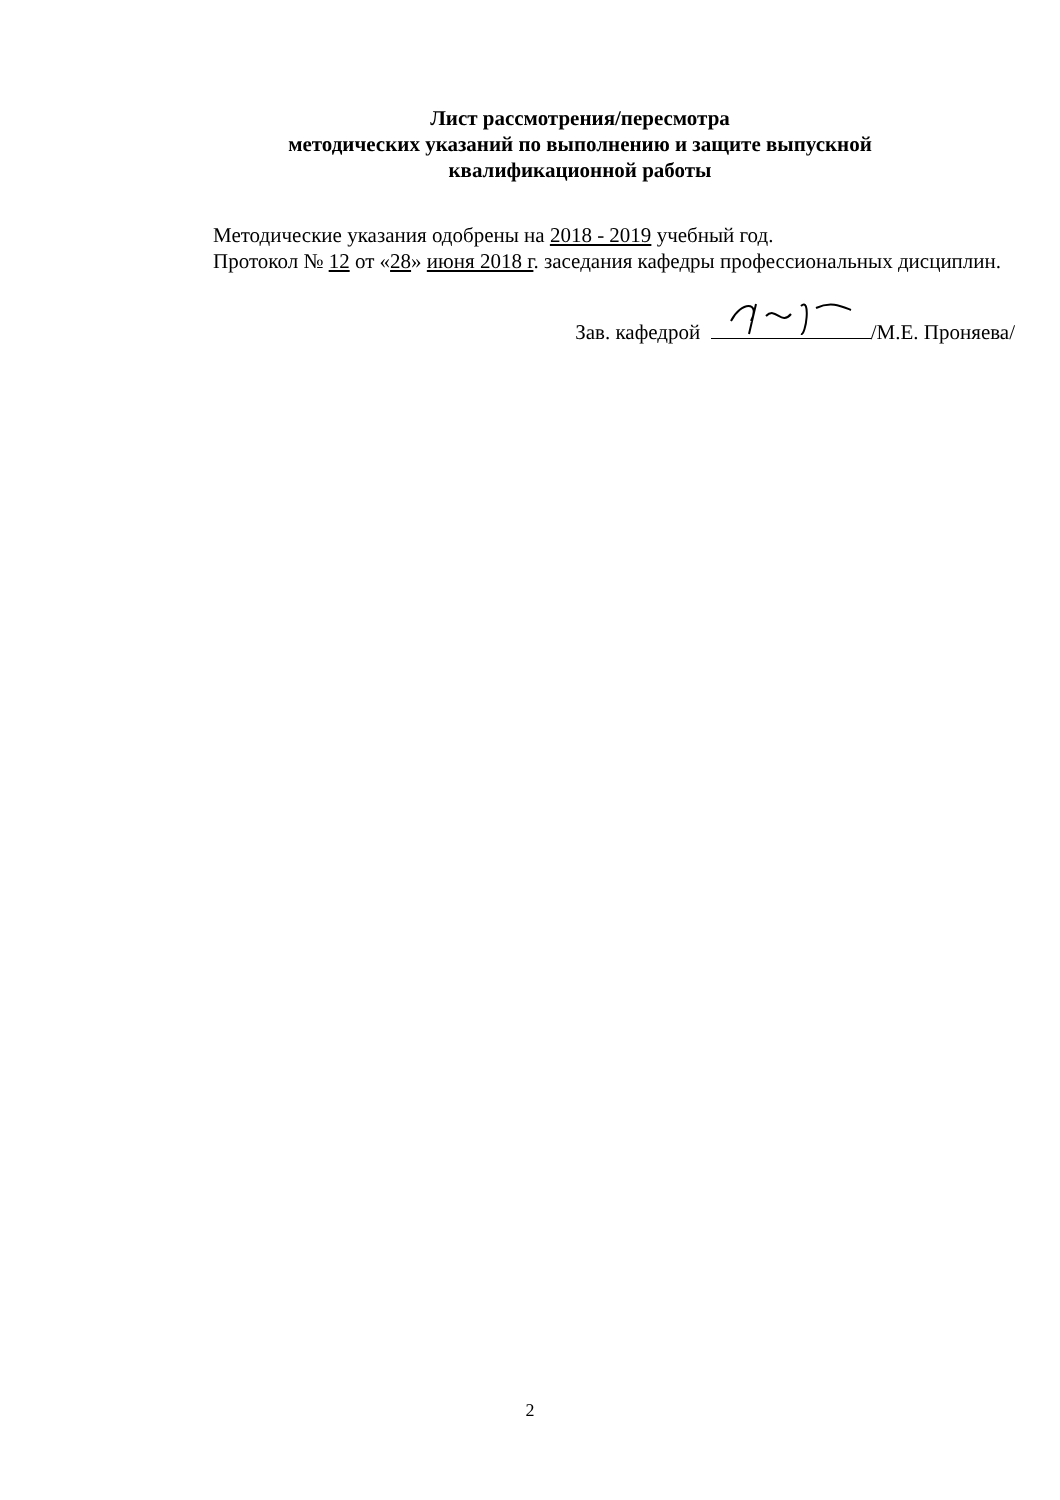Лист рассмотрения/пересмотра
методических указаний по выполнению и защите выпускной
квалификационной работы
Методические указания одобрены на 2018 - 2019 учебный год.
Протокол № 12 от «28» июня 2018 г. заседания кафедры профессиональных дисциплин.
Зав. кафедрой /М.Е. Проняева/
2